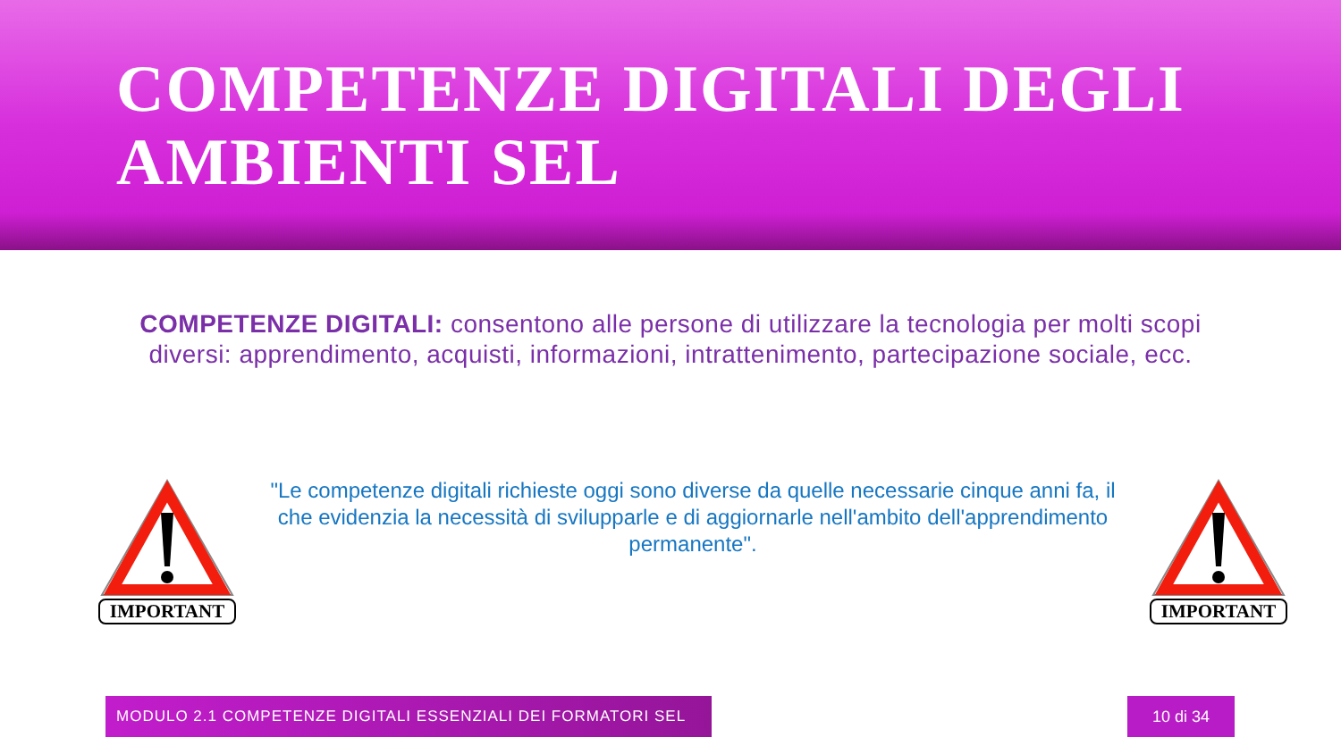COMPETENZE DIGITALI DEGLI
AMBIENTI SEL
COMPETENZE DIGITALI: consentono alle persone di utilizzare la tecnologia per molti scopi diversi: apprendimento, acquisti, informazioni, intrattenimento, partecipazione sociale, ecc.
IMPORTANT
"Le competenze digitali richieste oggi sono diverse da quelle necessarie cinque anni fa, il che evidenzia la necessità di svilupparle e di aggiornarle nell'ambito dell'apprendimento permanente".
IMPORTANT
MODULO 2.1 COMPETENZE DIGITALI ESSENZIALI DEI FORMATORI SEL 10 di 34